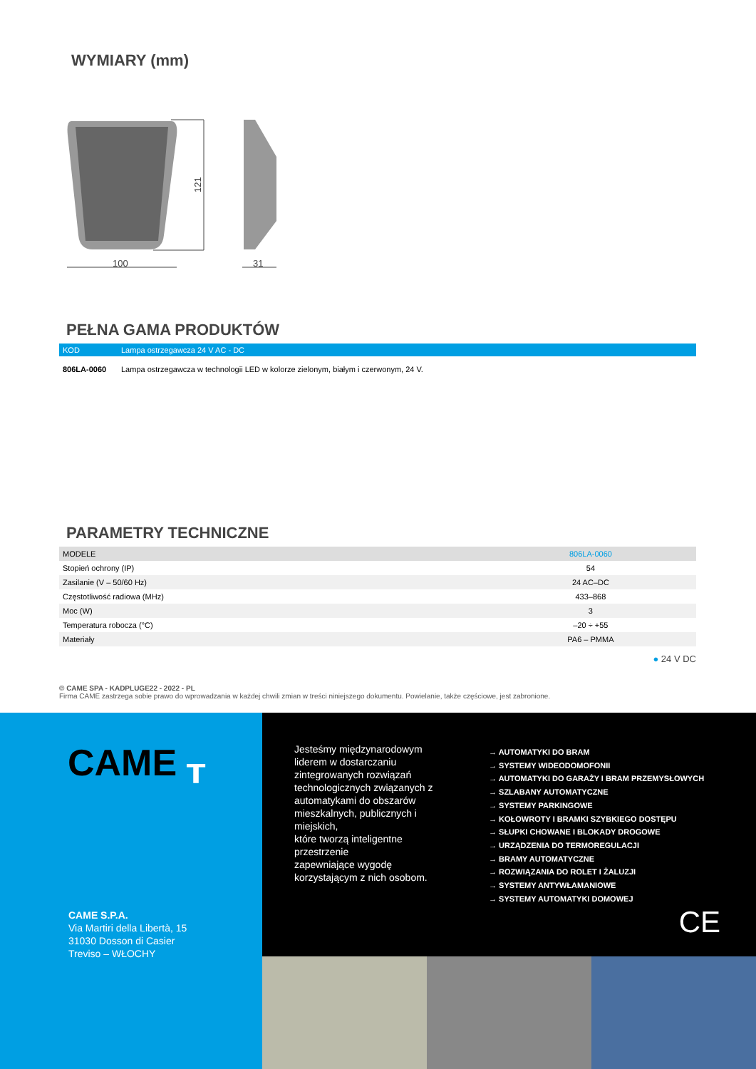WYMIARY (mm)
121
100
31
PEŁNA GAMA PRODUKTÓW
| KOD | Lampa ostrzegawcza 24 V AC - DC |
| --- | --- |
| 806LA-0060 | Lampa ostrzegawcza w technologii LED w kolorze zielonym, białym i czerwonym, 24 V. |
PARAMETRY TECHNICZNE
| MODELE | 806LA-0060 |
| Stopień ochrony (IP) | 54 |
| Zasilanie (V – 50/60 Hz) | 24 AC–DC |
| Częstotliwość radiowa (MHz) | 433–868 |
| Moc (W) | 3 |
| Temperatura robocza (°C) | –20 ÷ +55 |
| Materiały | PA6 – PMMA |
● 24 V DC
© CAME SPA - KADPLUGE22 - 2022 - PL
Firma CAME zastrzega sobie prawo do wprowadzania w każdej chwili zmian w treści niniejszego dokumentu. Powielanie, także częściowe, jest zabronione.
CAME ┰
CAME S.P.A.
Via Martiri della Libertà, 15
31030 Dosson di Casier
Treviso – WŁOCHY
Jesteśmy międzynarodowym liderem w dostarczaniu zintegrowanych rozwiązań technologicznych związanych z automatykami do obszarów mieszkalnych, publicznych i miejskich,
które tworzą inteligentne przestrzenie
zapewniające wygodę korzystającym z nich osobom.
→ AUTOMATYKI DO BRAM
→ SYSTEMY WIDEODOMOFONII
→ AUTOMATYKI DO GARAŻY I BRAM PRZEMYSŁOWYCH
→ SZLABANY AUTOMATYCZNE
→ SYSTEMY PARKINGOWE
→ KOŁOWROTY I BRAMKI SZYBKIEGO DOSTĘPU
→ SŁUPKI CHOWANE I BLOKADY DROGOWE
→ URZĄDZENIA DO TERMOREGULACJI
→ BRAMY AUTOMATYCZNE
→ ROZWIĄZANIA DO ROLET I ŻALUZJI
→ SYSTEMY ANTYWŁAMANIOWE
→ SYSTEMY AUTOMATYKI DOMOWEJ
CE